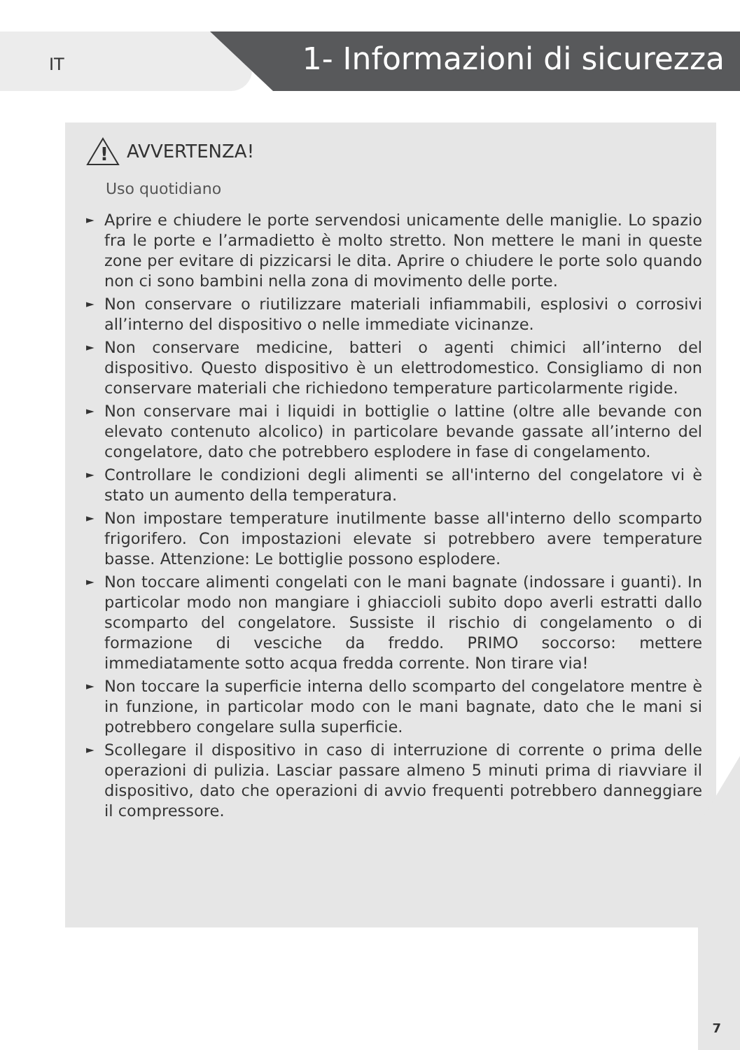IT 1- Informazioni di sicurezza
!
AVVERTENZA!
Uso quotidiano
► Aprire e chiudere le porte servendosi unicamente delle maniglie. Lo spazio fra le porte e l’armadietto è molto stretto. Non mettere le mani in queste zone per evitare di pizzicarsi le dita. Aprire o chiudere le porte solo quando non ci sono bambini nella zona di movimento delle porte.
► Non conservare o riutilizzare materiali infiammabili, esplosivi o corrosivi all’interno del dispositivo o nelle immediate vicinanze.
► Non conservare medicine, batteri o agenti chimici all’interno del dispositivo. Questo dispositivo è un elettrodomestico. Consigliamo di non conservare materiali che richiedono temperature particolarmente rigide.
► Non conservare mai i liquidi in bottiglie o lattine (oltre alle bevande con elevato contenuto alcolico) in particolare bevande gassate all’interno del congelatore, dato che potrebbero esplodere in fase di congelamento.
► Controllare le condizioni degli alimenti se all'interno del congelatore vi è stato un aumento della temperatura.
► Non impostare temperature inutilmente basse all'interno dello scomparto frigorifero. Con impostazioni elevate si potrebbero avere temperature basse. Attenzione: Le bottiglie possono esplodere.
► Non toccare alimenti congelati con le mani bagnate (indossare i guanti). In particolar modo non mangiare i ghiaccioli subito dopo averli estratti dallo scomparto del congelatore. Sussiste il rischio di congelamento o di formazione di vesciche da freddo. PRIMO soccorso: mettere immediatamente sotto acqua fredda corrente. Non tirare via!
► Non toccare la superficie interna dello scomparto del congelatore mentre è in funzione, in particolar modo con le mani bagnate, dato che le mani si potrebbero congelare sulla superficie.
► Scollegare il dispositivo in caso di interruzione di corrente o prima delle operazioni di pulizia. Lasciar passare almeno 5 minuti prima di riavviare il dispositivo, dato che operazioni di avvio frequenti potrebbero danneggiare il compressore.
7